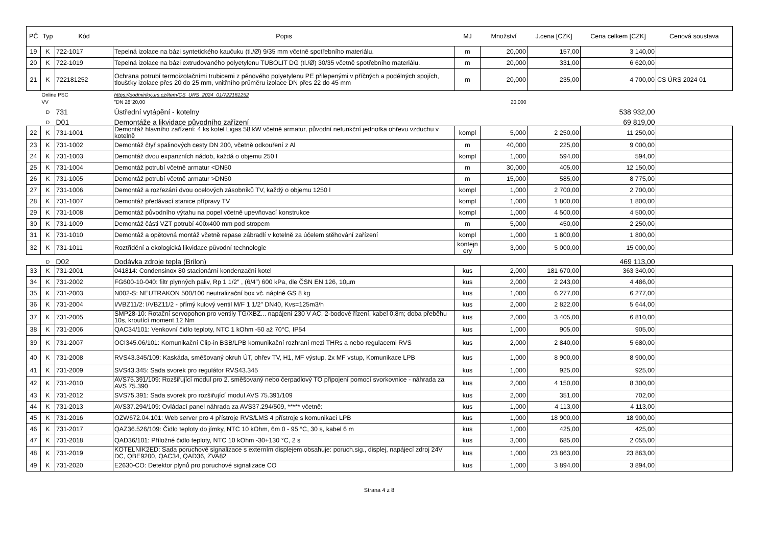| PČ | Typ | Kód | Popis | MJ | Množství | J.cena [CZK] | Cena celkem [CZK] | Cenová soustava |
| --- | --- | --- | --- | --- | --- | --- | --- | --- |
| 19 | K | 722-1017 | Tepelná izolace na bázi syntetického kaučuku (tl./Ø) 9/35 mm včetně spotřebního materiálu. | m | 20,000 | 157,00 | 3 140,00 | |
| 20 | K | 722-1019 | Tepelná izolace na bázi extrudovaného polyetylenu TUBOLIT DG (tl./Ø) 30/35 včetně spotřebního materiálu. | m | 20,000 | 331,00 | 6 620,00 | |
| 21 | K | 722181252 | Ochrana potrubí termoizolačními trubicemi z pěnového polyetylenu PE přilepenými v příčných a podélných spojích, tloušťky izolace přes 20 do 25 mm, vnitřního průměru izolace DN přes 22 do 45 mm | m | 20,000 | 235,00 | 4 700,00 | CS ÚRS 2024 01 |
| | Online PSC | | https://podminky.urs.cz/item/CS_URS_2024_01/722181252 | | | | | |
| | VV | | "DN 28"20,00 | | 20,000 | | | |
| | D | 731 | Ústřední vytápění - kotelny | | | | 538 932,00 | |
| | D | D01 | Demontáže a likvidace původního zařízení | | | | 69 819,00 | |
| 22 | K | 731-1001 | Demontáž hlavního zařízení: 4 ks kotel Ligas 58 kW včetně armatur, původní nefunkční jednotka ohřevu vzduchu v kotelně | kompl | 5,000 | 2 250,00 | 11 250,00 | |
| 23 | K | 731-1002 | Demontáž čtyř spalinových cesty DN 200, včetně odkouření z Al | m | 40,000 | 225,00 | 9 000,00 | |
| 24 | K | 731-1003 | Demontáž dvou expanzních nádob, každá o objemu 250 l | kompl | 1,000 | 594,00 | 594,00 | |
| 25 | K | 731-1004 | Demontáž potrubí včetně armatur <DN50 | m | 30,000 | 405,00 | 12 150,00 | |
| 26 | K | 731-1005 | Demontáž potrubí včetně armatur >DN50 | m | 15,000 | 585,00 | 8 775,00 | |
| 27 | K | 731-1006 | Demontáž a rozřezání dvou ocelových zásobníků TV, každý o objemu 1250 l | kompl | 1,000 | 2 700,00 | 2 700,00 | |
| 28 | K | 731-1007 | Demontáž předávací stanice přípravy TV | kompl | 1,000 | 1 800,00 | 1 800,00 | |
| 29 | K | 731-1008 | Demontáž původního výtahu na popel včetně upevňovací konstrukce | kompl | 1,000 | 4 500,00 | 4 500,00 | |
| 30 | K | 731-1009 | Demontáž části VZT potrubí 400x400 mm pod stropem | m | 5,000 | 450,00 | 2 250,00 | |
| 31 | K | 731-1010 | Demontáž a opětovná montáž včetně repase zábradlí v kotelně za účelem stěhování zařízení | kompl | 1,000 | 1 800,00 | 1 800,00 | |
| 32 | K | 731-1011 | Roztřídění a ekologická likvidace původní technologie | kontejn ery | 3,000 | 5 000,00 | 15 000,00 | |
| | D | D02 | Dodávka zdroje tepla (Brilon) | | | | 469 113,00 | |
| 33 | K | 731-2001 | 041814: Condensinox 80 stacionární kondenzační kotel | kus | 2,000 | 181 670,00 | 363 340,00 | |
| 34 | K | 731-2002 | FG600-10-040: filtr plynných paliv, Rp 1 1/2″ , (6/4″) 600 kPa, dle ČSN EN 126, 10µm | kus | 2,000 | 2 243,00 | 4 486,00 | |
| 35 | K | 731-2003 | N002-S: NEUTRAKON 500/100 neutralizační box vč. náplně GS 8 kg | kus | 1,000 | 6 277,00 | 6 277,00 | |
| 36 | K | 731-2004 | I/VBZ11/2: I/VBZ11/2 - přímý kulový ventil M/F 1 1/2″ DN40, Kvs=125m3/h | kus | 2,000 | 2 822,00 | 5 644,00 | |
| 37 | K | 731-2005 | SMP28-10: Rotační servopohon pro ventily TG/XBZ... napájení 230 V AC, 2-bodové řízení, kabel 0,8m; doba přeběhu 10s, kroutící moment 12 Nm | kus | 2,000 | 3 405,00 | 6 810,00 | |
| 38 | K | 731-2006 | QAC34/101: Venkovní čidlo teploty, NTC 1 kOhm -50 až 70°C, IP54 | kus | 1,000 | 905,00 | 905,00 | |
| 39 | K | 731-2007 | OCI345.06/101: Komunikační Clip-in BSB/LPB komunikační rozhraní mezi THRs a nebo regulacemi RVS | kus | 2,000 | 2 840,00 | 5 680,00 | |
| 40 | K | 731-2008 | RVS43.345/109: Kaskáda, směšovaný okruh ÚT, ohřev TV, H1, MF výstup, 2x MF vstup, Komunikace LPB | kus | 1,000 | 8 900,00 | 8 900,00 | |
| 41 | K | 731-2009 | SVS43.345: Sada svorek pro regulátor RVS43.345 | kus | 1,000 | 925,00 | 925,00 | |
| 42 | K | 731-2010 | AVS75.391/109: Rozšiřující modul pro 2. směšovaný nebo čerpadlový TO připojení pomocí svorkovnice - náhrada za AVS 75.390 | kus | 2,000 | 4 150,00 | 8 300,00 | |
| 43 | K | 731-2012 | SVS75.391: Sada svorek pro rozšiřující modul AVS 75.391/109 | kus | 2,000 | 351,00 | 702,00 | |
| 44 | K | 731-2013 | AVS37.294/109: Ovládací panel náhrada za AVS37.294/509, ***** včetně: | kus | 1,000 | 4 113,00 | 4 113,00 | |
| 45 | K | 731-2016 | OZW672.04.101: Web server pro 4 přístroje RVS/LMS 4 přístroje s komunikací LPB | kus | 1,000 | 18 900,00 | 18 900,00 | |
| 46 | K | 731-2017 | QAZ36.526/109: Čidlo teploty do jímky, NTC 10 kOhm, 6m 0 - 95 °C, 30 s, kabel 6 m | kus | 1,000 | 425,00 | 425,00 | |
| 47 | K | 731-2018 | QAD36/101: Příložné čidlo teploty, NTC 10 kOhm -30+130 °C, 2 s | kus | 3,000 | 685,00 | 2 055,00 | |
| 48 | K | 731-2019 | KOTELNIK2ED: Sada poruchové signalizace s externím displejem obsahuje: poruch.sig., displej, napájecí zdroj 24V DC, QBE9200, QAC34, QAD36, ZVA82 | kus | 1,000 | 23 863,00 | 23 863,00 | |
| 49 | K | 731-2020 | E2630-CO: Detektor plynů pro poruchové signalizace CO | kus | 1,000 | 3 894,00 | 3 894,00 | |
Strana 4 z 8